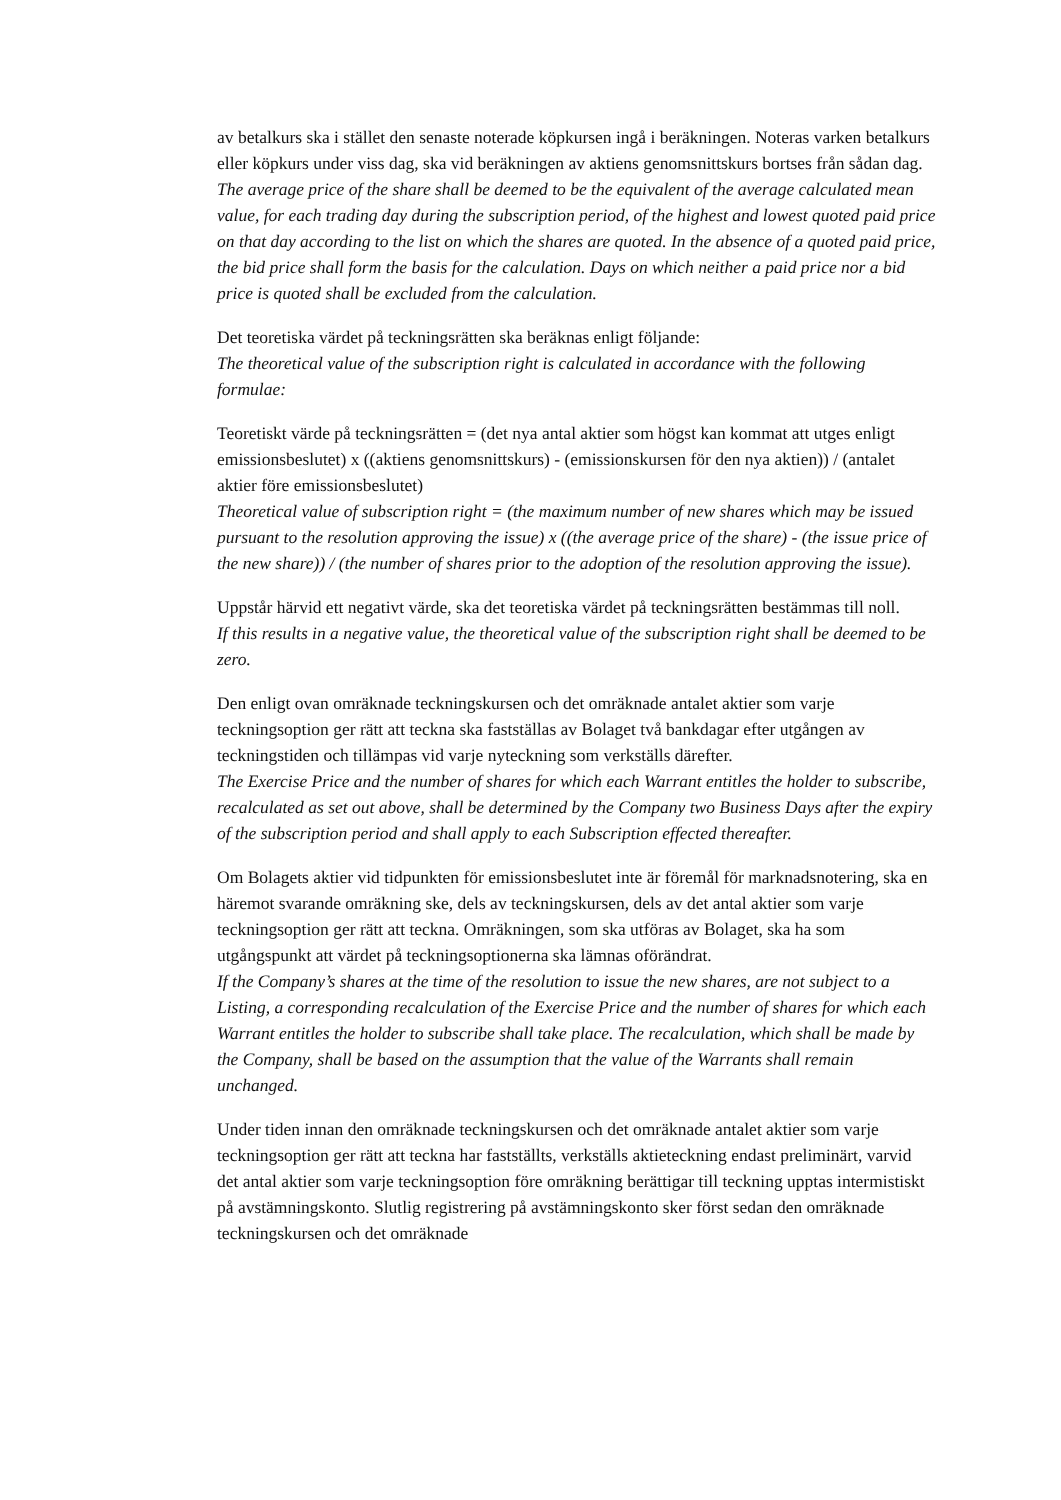av betalkurs ska i stället den senaste noterade köpkursen ingå i beräkningen. Noteras varken betalkurs eller köpkurs under viss dag, ska vid beräkningen av aktiens genomsnittskurs bortses från sådan dag.
The average price of the share shall be deemed to be the equivalent of the average calculated mean value, for each trading day during the subscription period, of the highest and lowest quoted paid price on that day according to the list on which the shares are quoted. In the absence of a quoted paid price, the bid price shall form the basis for the calculation. Days on which neither a paid price nor a bid price is quoted shall be excluded from the calculation.
Det teoretiska värdet på teckningsrätten ska beräknas enligt följande:
The theoretical value of the subscription right is calculated in accordance with the following formulae:
Teoretiskt värde på teckningsrätten = (det nya antal aktier som högst kan kommat att utges enligt emissionsbeslutet) x ((aktiens genomsnittskurs) - (emissionskursen för den nya aktien)) / (antalet aktier före emissionsbeslutet)
Theoretical value of subscription right = (the maximum number of new shares which may be issued pursuant to the resolution approving the issue) x ((the average price of the share) - (the issue price of the new share)) / (the number of shares prior to the adoption of the resolution approving the issue).
Uppstår härvid ett negativt värde, ska det teoretiska värdet på teckningsrätten bestämmas till noll.
If this results in a negative value, the theoretical value of the subscription right shall be deemed to be zero.
Den enligt ovan omräknade teckningskursen och det omräknade antalet aktier som varje teckningsoption ger rätt att teckna ska fastställas av Bolaget två bankdagar efter utgången av teckningstiden och tillämpas vid varje nyteckning som verkställs därefter.
The Exercise Price and the number of shares for which each Warrant entitles the holder to subscribe, recalculated as set out above, shall be determined by the Company two Business Days after the expiry of the subscription period and shall apply to each Subscription effected thereafter.
Om Bolagets aktier vid tidpunkten för emissionsbeslutet inte är föremål för marknadsnotering, ska en häremot svarande omräkning ske, dels av teckningskursen, dels av det antal aktier som varje teckningsoption ger rätt att teckna. Omräkningen, som ska utföras av Bolaget, ska ha som utgångspunkt att värdet på teckningsoptionerna ska lämnas oförändrat.
If the Company’s shares at the time of the resolution to issue the new shares, are not subject to a Listing, a corresponding recalculation of the Exercise Price and the number of shares for which each Warrant entitles the holder to subscribe shall take place. The recalculation, which shall be made by the Company, shall be based on the assumption that the value of the Warrants shall remain unchanged.
Under tiden innan den omräknade teckningskursen och det omräknade antalet aktier som varje teckningsoption ger rätt att teckna har fastställts, verkställs aktieteckning endast preliminärt, varvid det antal aktier som varje teckningsoption före omräkning berättigar till teckning upptas intermistiskt på avstämningskonto. Slutlig registrering på avstämningskonto sker först sedan den omräknade teckningskursen och det omräknade